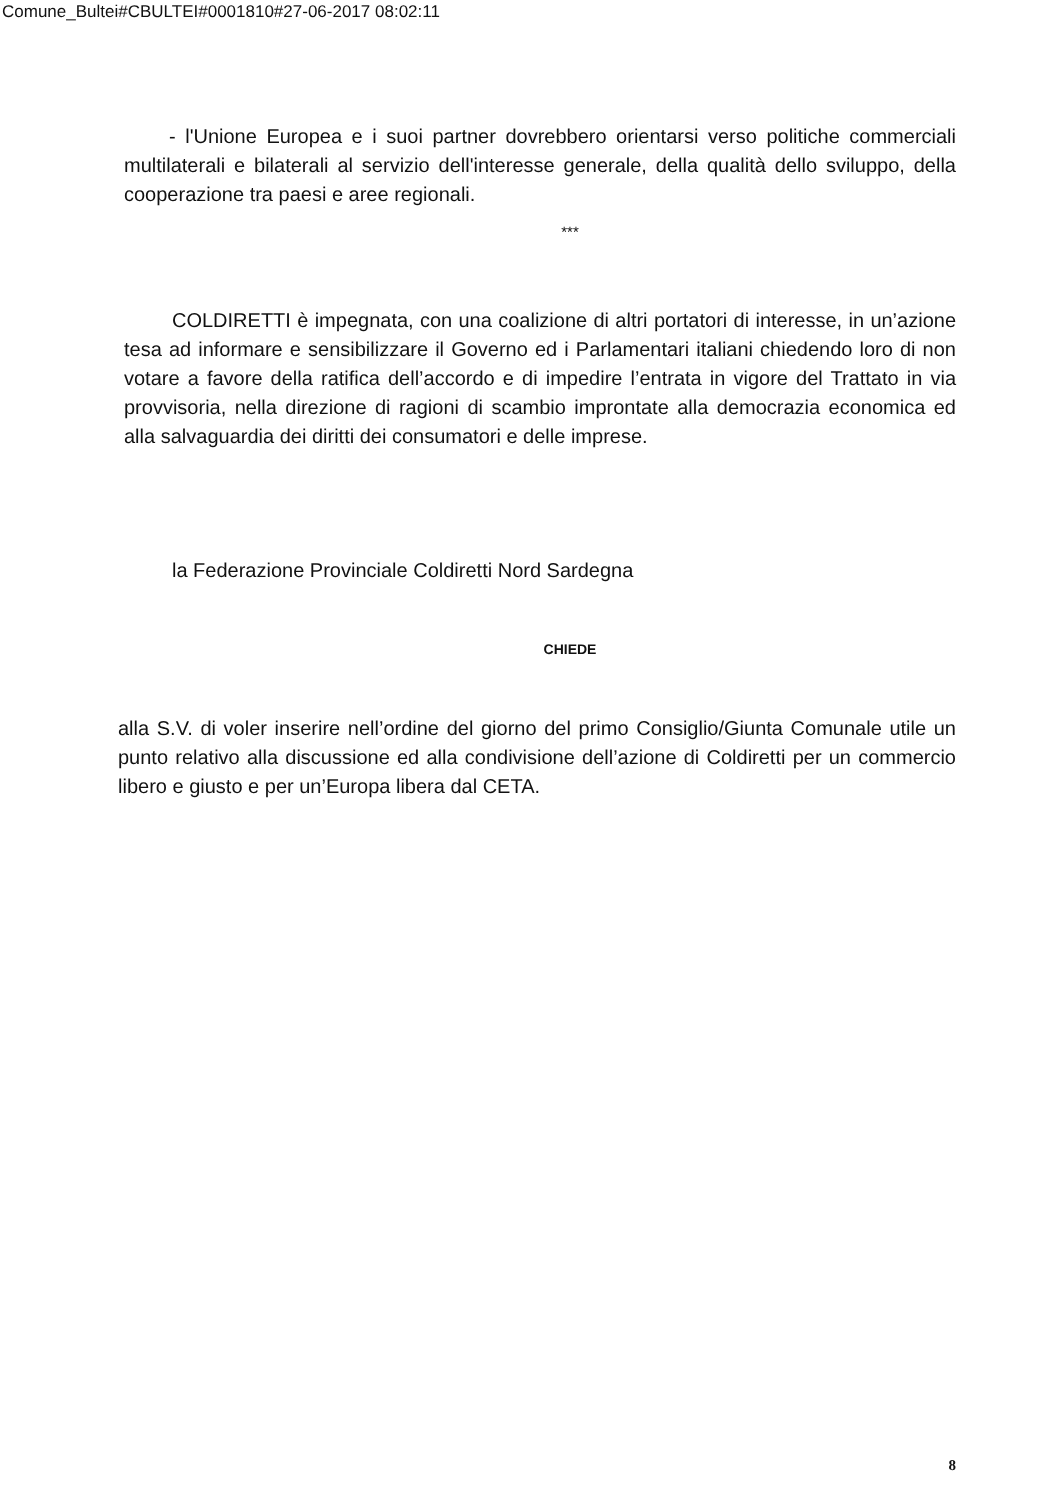Comune_Bultei#CBULTEI#0001810#27-06-2017 08:02:11
- l'Unione Europea e i suoi partner dovrebbero orientarsi verso politiche commerciali multilaterali e bilaterali al servizio dell'interesse generale, della qualità dello sviluppo, della cooperazione tra paesi e aree regionali.
***
COLDIRETTI è impegnata, con una coalizione di altri portatori di interesse, in un’azione tesa ad informare e sensibilizzare il Governo ed i Parlamentari italiani chiedendo loro di non votare a favore della ratifica dell’accordo e di impedire l’entrata in vigore del Trattato in via provvisoria, nella direzione di ragioni di scambio improntate alla democrazia economica ed alla salvaguardia dei diritti dei consumatori e delle imprese.
la Federazione Provinciale Coldiretti Nord Sardegna
CHIEDE
alla S.V. di voler inserire nell’ordine del giorno del primo Consiglio/Giunta Comunale utile un punto relativo alla discussione ed alla condivisione dell’azione di Coldiretti per un commercio libero e giusto e per un’Europa libera dal CETA.
8